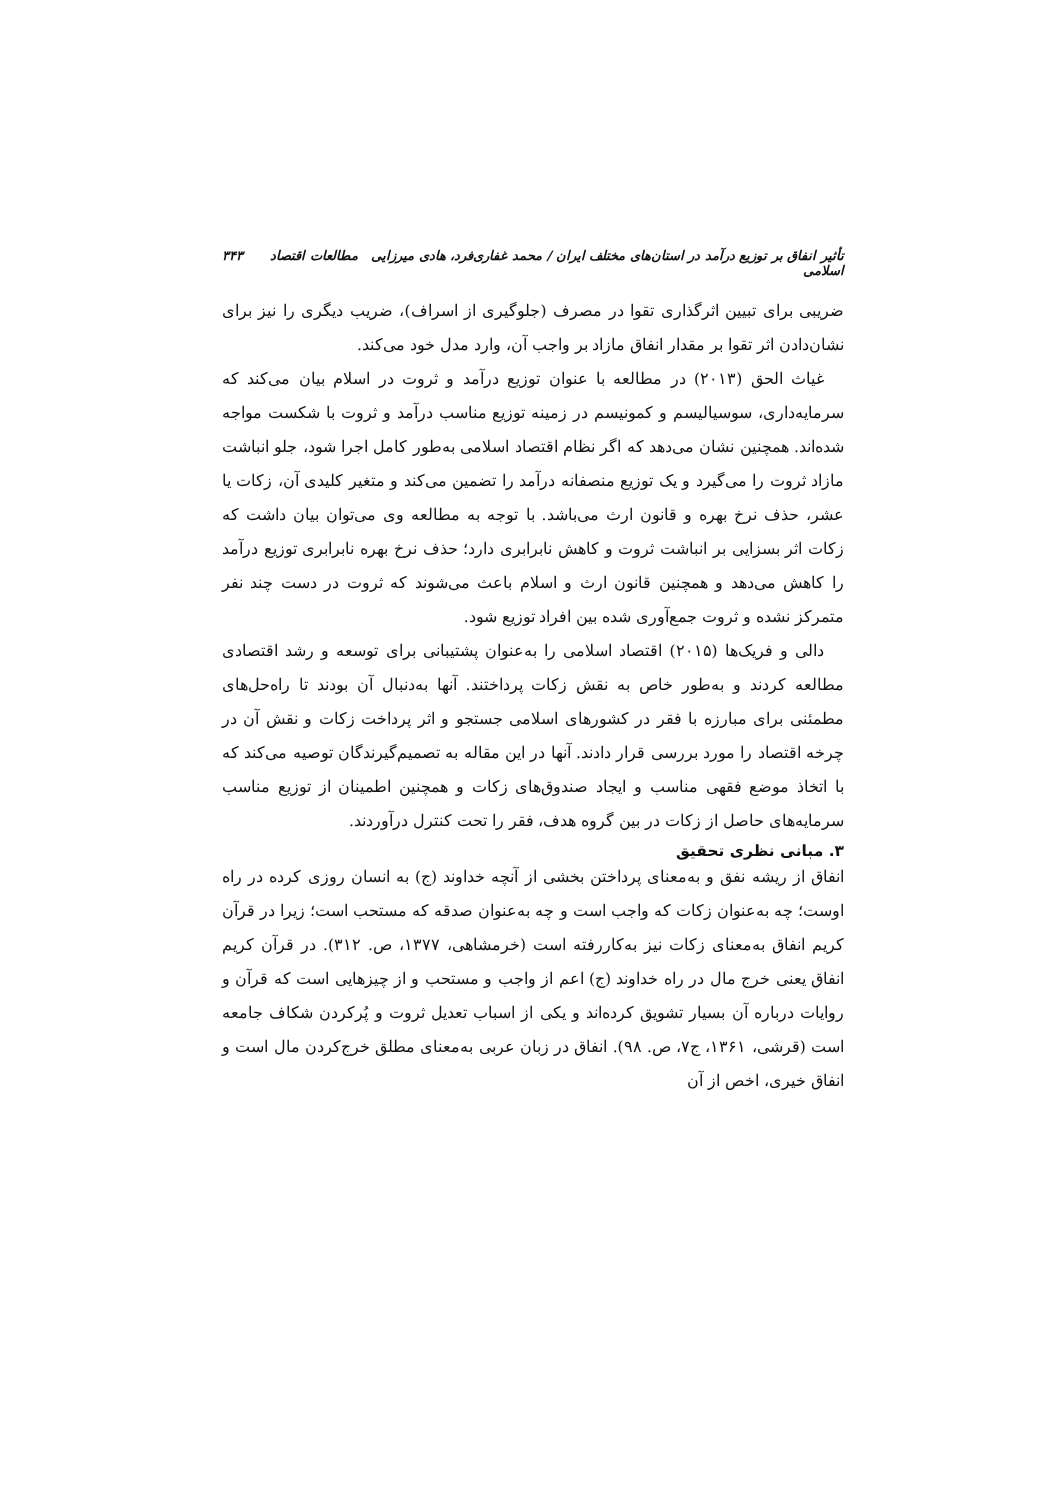تأثیر انفاق بر توزیع درآمد در استان‌های مختلف ایران / محمد غفاری‌فرد، هادی میرزایی مطالعات اقتصاد اسلامی ۳۴۳
ضریبی برای تبیین اثرگذاری تقوا در مصرف (جلوگیری از اسراف)، ضریب دیگری را نیز برای نشان‌دادن اثر تقوا بر مقدار انفاق مازاد بر واجب آن، وارد مدل خود می‌کند.
غیاث الحق (۲۰۱۳) در مطالعه با عنوان توزیع درآمد و ثروت در اسلام بیان می‌کند که سرمایه‌داری، سوسیالیسم و کمونیسم در زمینه توزیع مناسب درآمد و ثروت با شکست مواجه شده‌اند. همچنین نشان می‌دهد که اگر نظام اقتصاد اسلامی به‌طور کامل اجرا شود، جلو انباشت مازاد ثروت را می‌گیرد و یک توزیع منصفانه درآمد را تضمین می‌کند و متغیر کلیدی آن، زکات یا عشر، حذف نرخ بهره و قانون ارث می‌باشد. با توجه به مطالعه وی می‌توان بیان داشت که زکات اثر بسزایی بر انباشت ثروت و کاهش نابرابری دارد؛ حذف نرخ بهره نابرابری توزیع درآمد را کاهش می‌دهد و همچنین قانون ارث و اسلام باعث می‌شوند که ثروت در دست چند نفر متمرکز نشده و ثروت جمع‌آوری شده بین افراد توزیع شود.
دالی و فریک‌ها (۲۰۱۵) اقتصاد اسلامی را به‌عنوان پشتیبانی برای توسعه و رشد اقتصادی مطالعه کردند و به‌طور خاص به نقش زکات پرداختند. آنها به‌دنبال آن بودند تا راه‌حل‌های مطمئنی برای مبارزه با فقر در کشورهای اسلامی جستجو و اثر پرداخت زکات و نقش آن در چرخه اقتصاد را مورد بررسی قرار دادند. آنها در این مقاله به تصمیم‌گیرندگان توصیه می‌کند که با اتخاذ موضع فقهی مناسب و ایجاد صندوق‌های زکات و همچنین اطمینان از توزیع مناسب سرمایه‌های حاصل از زکات در بین گروه هدف، فقر را تحت کنترل درآوردند.
۳. مبانی نظری تحقیق
انفاق از ریشه نفق و به‌معنای پرداختن بخشی از آنچه خداوند (ج) به انسان روزی کرده در راه اوست؛ چه به‌عنوان زکات که واجب است و چه به‌عنوان صدقه که مستحب است؛ زیرا در قرآن کریم انفاق به‌معنای زکات نیز به‌کاررفته است (خرمشاهی، ۱۳۷۷، ص. ۳۱۲). در قرآن کریم انفاق یعنی خرج مال در راه خداوند (ج) اعم از واجب و مستحب و از چیزهایی است که قرآن و روایات درباره آن بسیار تشویق کرده‌اند و یکی از اسباب تعدیل ثروت و پُرکردن شکاف جامعه است (قرشی، ۱۳۶۱، ج۷، ص. ۹۸). انفاق در زبان عربی به‌معنای مطلق خرج‌کردن مال است و انفاق خیری، اخص از آن